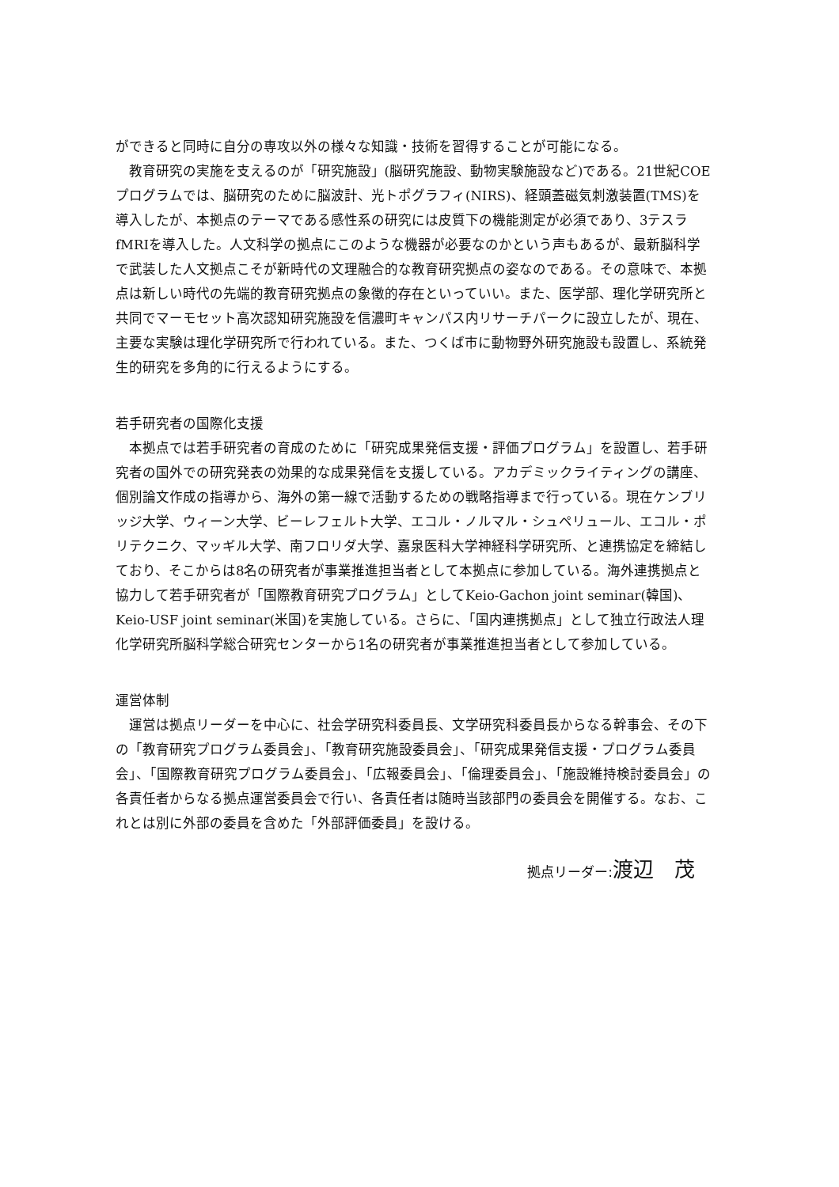ができると同時に自分の専攻以外の様々な知識・技術を習得することが可能になる。
教育研究の実施を支えるのが「研究施設」(脳研究施設、動物実験施設など)である。21世紀COEプログラムでは、脳研究のために脳波計、光トポグラフィ(NIRS)、経頭蓋磁気刺激装置(TMS)を導入したが、本拠点のテーマである感性系の研究には皮質下の機能測定が必須であり、3テスラfMRIを導入した。人文科学の拠点にこのような機器が必要なのかという声もあるが、最新脳科学で武装した人文拠点こそが新時代の文理融合的な教育研究拠点の姿なのである。その意味で、本拠点は新しい時代の先端的教育研究拠点の象徴的存在といっていい。また、医学部、理化学研究所と共同でマーモセット高次認知研究施設を信濃町キャンパス内リサーチパークに設立したが、現在、主要な実験は理化学研究所で行われている。また、つくば市に動物野外研究施設も設置し、系統発生的研究を多角的に行えるようにする。
若手研究者の国際化支援
本拠点では若手研究者の育成のために「研究成果発信支援・評価プログラム」を設置し、若手研究者の国外での研究発表の効果的な成果発信を支援している。アカデミックライティングの講座、個別論文作成の指導から、海外の第一線で活動するための戦略指導まで行っている。現在ケンブリッジ大学、ウィーン大学、ビーレフェルト大学、エコル・ノルマル・シュペリュール、エコル・ポリテクニク、マッギル大学、南フロリダ大学、嘉泉医科大学神経科学研究所、と連携協定を締結しており、そこからは8名の研究者が事業推進担当者として本拠点に参加している。海外連携拠点と協力して若手研究者が「国際教育研究プログラム」としてKeio-Gachon joint seminar(韓国)、Keio-USF joint seminar(米国)を実施している。さらに、「国内連携拠点」として独立行政法人理化学研究所脳科学総合研究センターから1名の研究者が事業推進担当者として参加している。
運営体制
運営は拠点リーダーを中心に、社会学研究科委員長、文学研究科委員長からなる幹事会、その下の「教育研究プログラム委員会」、「教育研究施設委員会」、「研究成果発信支援・プログラム委員会」、「国際教育研究プログラム委員会」、「広報委員会」、「倫理委員会」、「施設維持検討委員会」の各責任者からなる拠点運営委員会で行い、各責任者は随時当該部門の委員会を開催する。なお、これとは別に外部の委員を含めた「外部評価委員」を設ける。
拠点リーダー:渡辺　茂